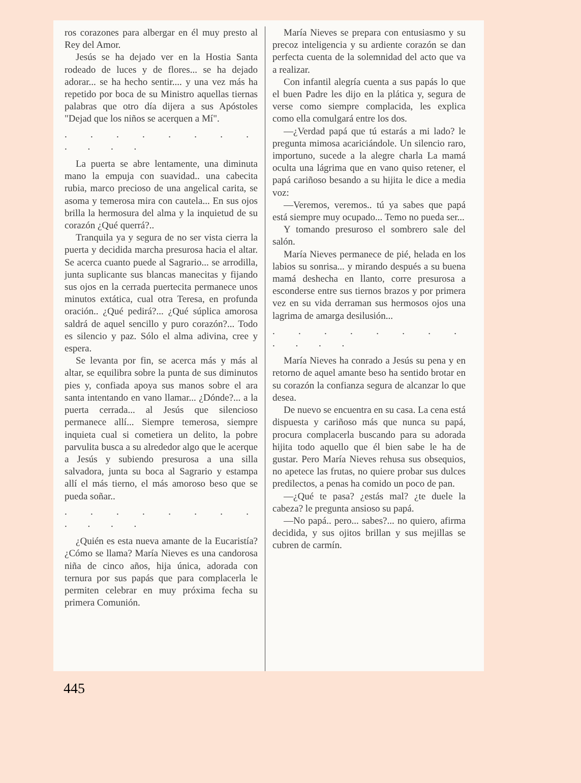ros corazones para albergar en él muy presto al Rey del Amor.
Jesús se ha dejado ver en la Hostia Santa rodeado de luces y de flores... se ha dejado adorar... se ha hecho sentir.... y una vez más ha repetido por boca de su Ministro aquellas tiernas palabras que otro día dijera a sus Apóstoles "Dejad que los niños se acerquen a Mí".
. . . . . . . . . . . .
La puerta se abre lentamente, una diminuta mano la empuja con suavidad.. una cabecita rubia, marco precioso de una angelical carita, se asoma y temerosa mira con cautela... En sus ojos brilla la hermosura del alma y la inquietud de su corazón ¿Qué querrá?..
Tranquila ya y segura de no ser vista cierra la puerta y decidida marcha presurosa hacia el altar. Se acerca cuanto puede al Sagrario... se arrodilla, junta suplicante sus blancas manecitas y fijando sus ojos en la cerrada puertecita permanece unos minutos extática, cual otra Teresa, en profunda oración.. ¿Qué pedirá?... ¿Qué súplica amorosa saldrá de aquel sencillo y puro corazón?... Todo es silencio y paz. Sólo el alma adivina, cree y espera.
Se levanta por fin, se acerca más y más al altar, se equilibra sobre la punta de sus diminutos pies y, confiada apoya sus manos sobre el ara santa intentando en vano llamar... ¿Dónde?... a la puerta cerrada... al Jesús que silencioso permanece allí... Siempre temerosa, siempre inquieta cual si cometiera un delito, la pobre parvulita busca a su alrededor algo que le acerque a Jesús y subiendo presurosa a una silla salvadora, junta su boca al Sagrario y estampa allí el más tierno, el más amoroso beso que se pueda soñar..
. . . . . . . . . . . .
¿Quién es esta nueva amante de la Eucaristía? ¿Cómo se llama? María Nieves es una candorosa niña de cinco años, hija única, adorada con ternura por sus papás que para complacerla le permiten celebrar en muy próxima fecha su primera Comunión.
María Nieves se prepara con entusiasmo y su precoz inteligencia y su ardiente corazón se dan perfecta cuenta de la solemnidad del acto que va a realizar.
Con infantil alegría cuenta a sus papás lo que el buen Padre les dijo en la plática y, segura de verse como siempre complacida, les explica como ella comulgará entre los dos.
—¿Verdad papá que tú estarás a mi lado? le pregunta mimosa acariciándole. Un silencio raro, importuno, sucede a la alegre charla La mamá oculta una lágrima que en vano quiso retener, el papá cariñoso besando a su hijita le dice a media voz:
—Veremos, veremos.. tú ya sabes que papá está siempre muy ocupado... Temo no pueda ser...
Y tomando presuroso el sombrero sale del salón.
María Nieves permanece de pié, helada en los labios su sonrisa... y mirando después a su buena mamá deshecha en llanto, corre presurosa a esconderse entre sus tiernos brazos y por primera vez en su vida derraman sus hermosos ojos una lagrima de amarga desilusión...
. . . . . . . . . . . .
María Nieves ha conrado a Jesús su pena y en retorno de aquel amante beso ha sentido brotar en su corazón la confianza segura de alcanzar lo que desea.
De nuevo se encuentra en su casa. La cena está dispuesta y cariñoso más que nunca su papá, procura complacerla buscando para su adorada hijita todo aquello que él bien sabe le ha de gustar. Pero María Nieves rehusa sus obsequios, no apetece las frutas, no quiere probar sus dulces predilectos, a penas ha comido un poco de pan.
—¿Qué te pasa? ¿estás mal? ¿te duele la cabeza? le pregunta ansioso su papá.
—No papá.. pero... sabes?... no quiero, afirma decidida, y sus ojitos brillan y sus mejillas se cubren de carmín.
445